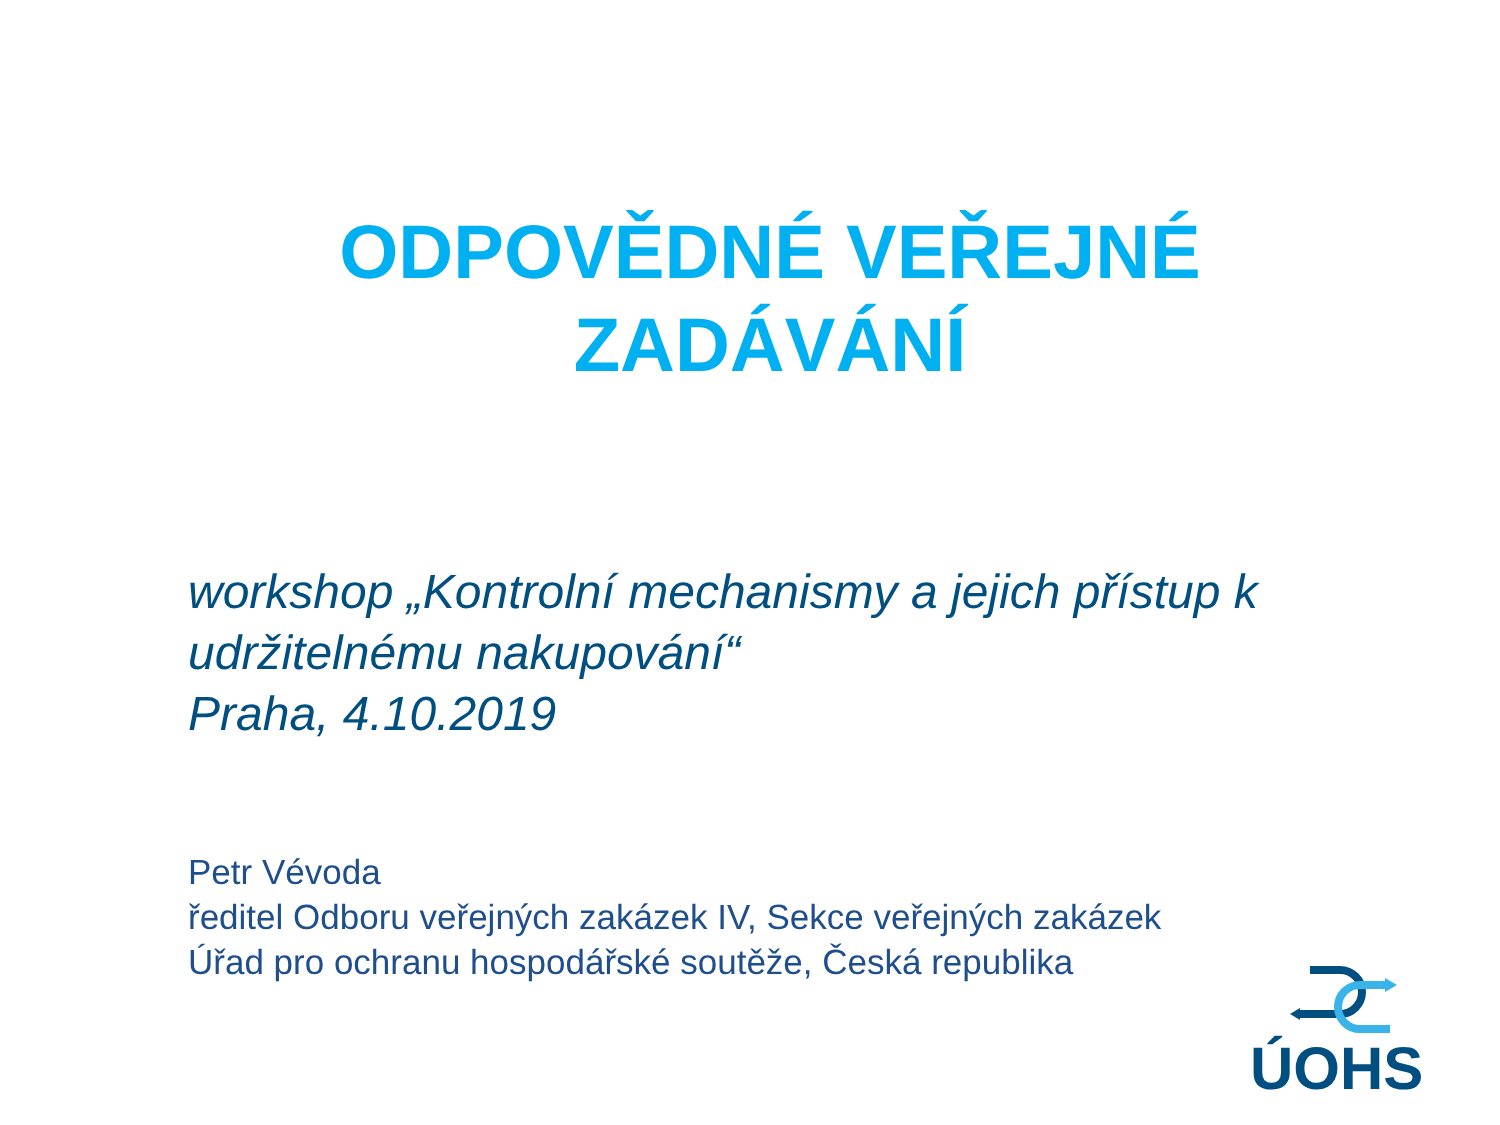ODPOVĚDNÉ VEŘEJNÉ
ZADÁVÁNÍ
workshop „Kontrolní mechanismy a jejich přístup k udržitelnému nakupování“
Praha, 4.10.2019
Petr Vévoda
ředitel Odboru veřejných zakázek IV, Sekce veřejných zakázek
Úřad pro ochranu hospodářské soutěže, Česká republika
ÚOHS